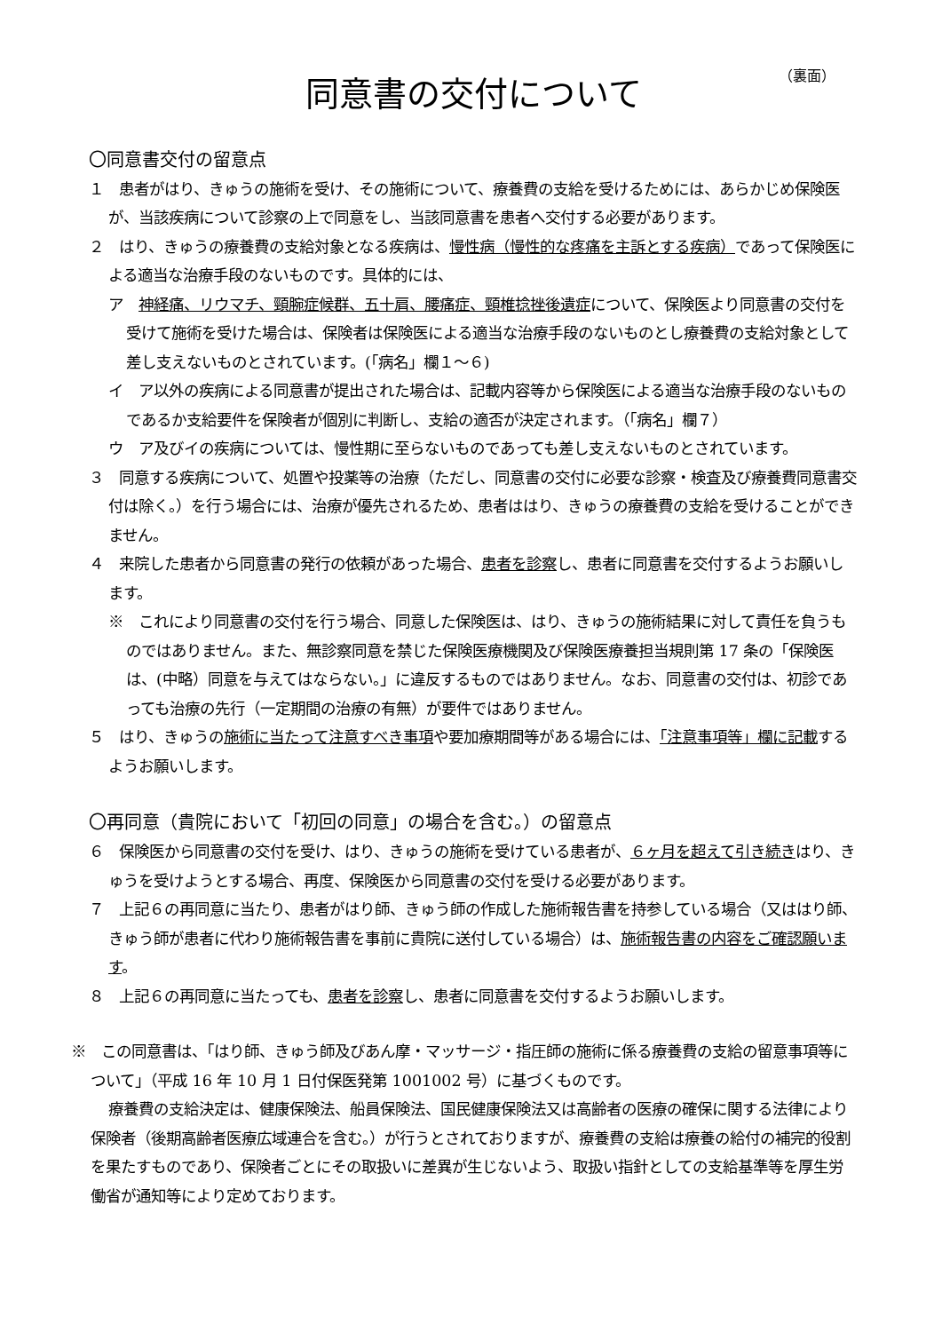（裏面）
同意書の交付について
〇同意書交付の留意点
１　患者がはり、きゅうの施術を受け、その施術について、療養費の支給を受けるためには、あらかじめ保険医が、当該疾病について診察の上で同意をし、当該同意書を患者へ交付する必要があります。
２　はり、きゅうの療養費の支給対象となる疾病は、慢性病（慢性的な疼痛を主訴とする疾病）であって保険医による適当な治療手段のないものです。具体的には、
ア　神経痛、リウマチ、頸腕症候群、五十肩、腰痛症、頸椎捻挫後遺症について、保険医より同意書の交付を受けて施術を受けた場合は、保険者は保険医による適当な治療手段のないものとし療養費の支給対象として差し支えないものとされています。(「病名」欄１～６)
イ　ア以外の疾病による同意書が提出された場合は、記載内容等から保険医による適当な治療手段のないものであるか支給要件を保険者が個別に判断し、支給の適否が決定されます。（「病名」欄７）
ウ　ア及びイの疾病については、慢性期に至らないものであっても差し支えないものとされています。
３　同意する疾病について、処置や投薬等の治療（ただし、同意書の交付に必要な診察・検査及び療養費同意書交付は除く。）を行う場合には、治療が優先されるため、患者ははり、きゅうの療養費の支給を受けることができません。
４　来院した患者から同意書の発行の依頼があった場合、患者を診察し、患者に同意書を交付するようお願いします。
※　これにより同意書の交付を行う場合、同意した保険医は、はり、きゅうの施術結果に対して責任を負うものではありません。また、無診察同意を禁じた保険医療機関及び保険医療養担当規則第 17 条の「保険医は、(中略）同意を与えてはならない。」に違反するものではありません。なお、同意書の交付は、初診であっても治療の先行（一定期間の治療の有無）が要件ではありません。
５　はり、きゅうの施術に当たって注意すべき事項や要加療期間等がある場合には、「注意事項等」欄に記載するようお願いします。
〇再同意（貴院において「初回の同意」の場合を含む。）の留意点
６　保険医から同意書の交付を受け、はり、きゅうの施術を受けている患者が、６ヶ月を超えて引き続きはり、きゅうを受けようとする場合、再度、保険医から同意書の交付を受ける必要があります。
７　上記６の再同意に当たり、患者がはり師、きゅう師の作成した施術報告書を持参している場合（又ははり師、きゅう師が患者に代わり施術報告書を事前に貴院に送付している場合）は、施術報告書の内容をご確認願います。
８　上記６の再同意に当たっても、患者を診察し、患者に同意書を交付するようお願いします。
※　この同意書は、「はり師、きゅう師及びあん摩・マッサージ・指圧師の施術に係る療養費の支給の留意事項等について」（平成 16 年 10 月 1 日付保医発第 1001002 号）に基づくものです。
療養費の支給決定は、健康保険法、船員保険法、国民健康保険法又は高齢者の医療の確保に関する法律により保険者（後期高齢者医療広域連合を含む。）が行うとされておりますが、療養費の支給は療養の給付の補完的役割を果たすものであり、保険者ごとにその取扱いに差異が生じないよう、取扱い指針としての支給基準等を厚生労働省が通知等により定めております。